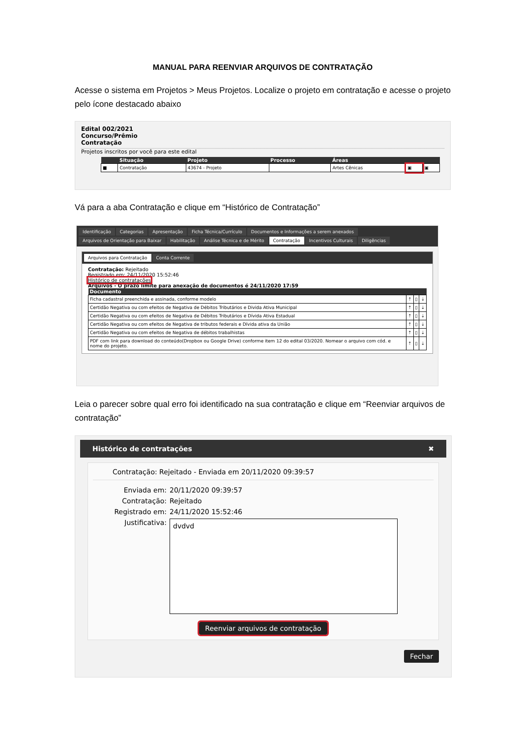MANUAL PARA REENVIAR ARQUIVOS DE CONTRATAÇÃO
Acesse o sistema em Projetos > Meus Projetos. Localize o projeto em contratação e acesse o projeto pelo ícone destacado abaixo
Edital 002/2021
Concurso/Prêmio
Contratação
Projetos inscritos por você para este edital
| | Situação | Projeto | Processo | Áreas | | |
| --- | --- | --- | --- | --- | --- | --- |
| ■ | Contratação | 43674 - Projeto | | Artes Cênicas | ▣ | ▣ |
Vá para a aba Contratação e clique em “Histórico de Contratação”
Identificação Categorias Apresentação Ficha Técnica/Currículo Documentos e Informações a serem anexados
Arquivos de Orientação para Baixar Habilitação Análise Técnica e de Mérito Contratação Incentivos Culturais Diligências
Arquivos para Contratação Conta Corrente
Contratação: Rejeitado
Registrado em: 24/11/2020 15:52:46
Histórico de contratações
Arquivos - O prazo limite para anexação de documentos é 24/11/2020 17:59
| Documento | | | |
| --- | --- | --- | --- |
| Ficha cadastral preenchida e assinada, conforme modelo | ⇡ | ▯ | ⇣ |
| Certidão Negativa ou com efeitos de Negativa de Débitos Tributários e Divida Ativa Municipal | ⇡ | ▯ | ⇣ |
| Certidão Negativa ou com efeitos de Negativa de Débitos Tributários e Dívida Ativa Estadual | ⇡ | ▯ | ⇣ |
| Certidão Negativa ou com efeitos de Negativa de tributos federais e Dívida ativa da União | ⇡ | ▯ | ⇣ |
| Certidão Negativa ou com efeitos de Negativa de débitos trabalhistas | ⇡ | ▯ | ⇣ |
| PDF com link para download do conteúdo(Dropbox ou Google Drive) conforme item 12 do edital 03/2020. Nomear o arquivo com cód. e nome do projeto. | ⇡ | ▯ | ⇣ |
Leia o parecer sobre qual erro foi identificado na sua contratação e clique em “Reenviar arquivos de contratação”
Histórico de contratações ✖
Contratação: Rejeitado - Enviada em 20/11/2020 09:39:57
Enviada em: 20/11/2020 09:39:57 Contratação: Rejeitado Registrado em: 24/11/2020 15:52:46 Justificativa:
dvdvd
Reenviar arquivos de contratação
Fechar